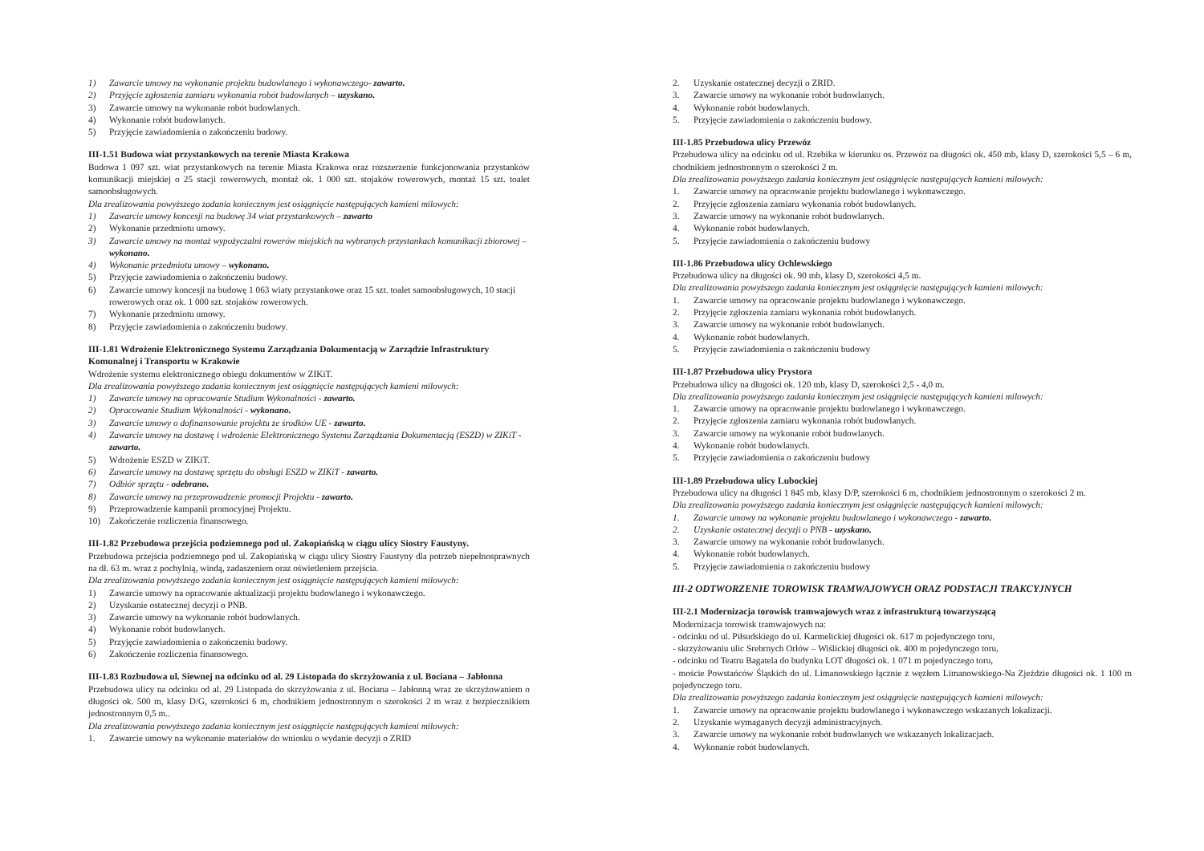1) Zawarcie umowy na wykonanie projektu budowlanego i wykonawczego- zawarto.
2) Przyjęcie zgłoszenia zamiaru wykonania robót budowlanych – uzyskano.
3) Zawarcie umowy na wykonanie robót budowlanych.
4) Wykonanie robót budowlanych.
5) Przyjęcie zawiadomienia o zakończeniu budowy.
III-1.51 Budowa wiat przystankowych na terenie Miasta Krakowa
Budowa 1 097 szt. wiat przystankowych na terenie Miasta Krakowa oraz rozszerzenie funkcjonowania przystanków komunikacji miejskiej o 25 stacji rowerowych, montaż ok. 1 000 szt. stojaków rowerowych, montaż 15 szt. toalet samoobsługowych.
Dla zrealizowania powyższego zadania koniecznym jest osiągnięcie następujących kamieni milowych:
1) Zawarcie umowy koncesji na budowę 34 wiat przystankowych – zawarto
2) Wykonanie przedmiotu umowy.
3) Zawarcie umowy na montaż wypożyczalni rowerów miejskich na wybranych przystankach komunikacji zbiorowej – wykonano.
4) Wykonanie przedmiotu umowy – wykonano.
5) Przyjęcie zawiadomienia o zakończeniu budowy.
6) Zawarcie umowy koncesji na budowę 1 063 wiaty przystankowe oraz 15 szt. toalet samoobsługowych, 10 stacji rowerowych oraz ok. 1 000 szt. stojaków rowerowych.
7) Wykonanie przedmiotu umowy.
8) Przyjęcie zawiadomienia o zakończeniu budowy.
III-1.81 Wdrożenie Elektronicznego Systemu Zarządzania Dokumentacją w Zarządzie Infrastruktury Komunalnej i Transportu w Krakowie
Wdrożenie systemu elektronicznego obiegu dokumentów w ZIKiT.
Dla zrealizowania powyższego zadania koniecznym jest osiągnięcie następujących kamieni milowych:
1) Zawarcie umowy na opracowanie Studium Wykonalności - zawarto.
2) Opracowanie Studium Wykonalności - wykonano.
3) Zawarcie umowy o dofinansowanie projektu ze środków UE - zawarto.
4) Zawarcie umowy na dostawę i wdrożenie Elektronicznego Systemu Zarządzania Dokumentacją (ESZD) w ZIKiT - zawarto.
5) Wdrożenie ESZD w ZIKiT.
6) Zawarcie umowy na dostawę sprzętu do obsługi ESZD w ZIKiT - zawarto.
7) Odbiór sprzętu - odebrano.
8) Zawarcie umowy na przeprowadzenie promocji Projektu - zawarto.
9) Przeprowadzenie kampanii promocyjnej Projektu.
10) Zakończenie rozliczenia finansowego.
III-1.82 Przebudowa przejścia podziemnego pod ul. Zakopiańską w ciągu ulicy Siostry Faustyny.
Przebudowa przejścia podziemnego pod ul. Zakopiańską w ciągu ulicy Siostry Faustyny dla potrzeb niepełnosprawnych na dł. 63 m. wraz z pochylnią, windą, zadaszeniem oraz oświetleniem przejścia.
Dla zrealizowania powyższego zadania koniecznym jest osiągnięcie następujących kamieni milowych:
1) Zawarcie umowy na opracowanie aktualizacji projektu budowlanego i wykonawczego.
2) Uzyskanie ostatecznej decyzji o PNB.
3) Zawarcie umowy na wykonanie robót budowlanych.
4) Wykonanie robót budowlanych.
5) Przyjęcie zawiadomienia o zakończeniu budowy.
6) Zakończenie rozliczenia finansowego.
III-1.83 Rozbudowa ul. Siewnej na odcinku od al. 29 Listopada do skrzyżowania z ul. Bociana – Jabłonna
Przebudowa ulicy na odcinku od al. 29 Listopada do skrzyżowania z ul. Bociana – Jabłonną wraz ze skrzyżowaniem o długości ok. 500 m, klasy D/G, szerokości 6 m, chodnikiem jednostronnym o szerokości 2 m wraz z bezpiecznikiem jednostronnym 0,5 m..
Dla zrealizowania powyższego zadania koniecznym jest osiągnięcie następujących kamieni milowych:
1. Zawarcie umowy na wykonanie materiałów do wniosku o wydanie decyzji o ZRID
2. Uzyskanie ostatecznej decyzji o ZRID.
3. Zawarcie umowy na wykonanie robót budowlanych.
4. Wykonanie robót budowlanych.
5. Przyjęcie zawiadomienia o zakończeniu budowy.
III-1.85 Przebudowa ulicy Przewóz
Przebudowa ulicy na odcinku od ul. Rzebika w kierunku os. Przewóz na długości ok. 450 mb, klasy D, szerokości 5,5 – 6 m, chodnikiem jednostronnym o szerokości 2 m.
Dla zrealizowania powyższego zadania koniecznym jest osiągnięcie następujących kamieni milowych:
1. Zawarcie umowy na opracowanie projektu budowlanego i wykonawczego.
2. Przyjęcie zgłoszenia zamiaru wykonania robót budowlanych.
3. Zawarcie umowy na wykonanie robót budowlanych.
4. Wykonanie robót budowlanych.
5. Przyjęcie zawiadomienia o zakończeniu budowy
III-1.86 Przebudowa ulicy Ochlewskiego
Przebudowa ulicy na długości ok. 90 mb, klasy D, szerokości 4,5 m.
Dla zrealizowania powyższego zadania koniecznym jest osiągnięcie następujących kamieni milowych:
1. Zawarcie umowy na opracowanie projektu budowlanego i wykonawczego.
2. Przyjęcie zgłoszenia zamiaru wykonania robót budowlanych.
3. Zawarcie umowy na wykonanie robót budowlanych.
4. Wykonanie robót budowlanych.
5. Przyjęcie zawiadomienia o zakończeniu budowy
III-1.87 Przebudowa ulicy Prystora
Przebudowa ulicy na długości ok. 120 mb, klasy D, szerokości 2,5 - 4,0 m.
Dla zrealizowania powyższego zadania koniecznym jest osiągnięcie następujących kamieni milowych:
1. Zawarcie umowy na opracowanie projektu budowlanego i wykonawczego.
2. Przyjęcie zgłoszenia zamiaru wykonania robót budowlanych.
3. Zawarcie umowy na wykonanie robót budowlanych.
4. Wykonanie robót budowlanych.
5. Przyjęcie zawiadomienia o zakończeniu budowy
III-1.89 Przebudowa ulicy Lubockiej
Przebudowa ulicy na długości 1 845 mb, klasy D/P, szerokości 6 m, chodnikiem jednostronnym o szerokości 2 m.
Dla zrealizowania powyższego zadania koniecznym jest osiągnięcie następujących kamieni milowych:
1. Zawarcie umowy na wykonanie projektu budowlanego i wykonawczego - zawarto.
2. Uzyskanie ostatecznej decyzji o PNB - uzyskano.
3. Zawarcie umowy na wykonanie robót budowlanych.
4. Wykonanie robót budowlanych.
5. Przyjęcie zawiadomienia o zakończeniu budowy
III-2 ODTWORZENIE TOROWISK TRAMWAJOWYCH ORAZ PODSTACJI TRAKCYJNYCH
III-2.1 Modernizacja torowisk tramwajowych wraz z infrastrukturą towarzyszącą
Modernizacja torowisk tramwajowych na:
- odcinku od ul. Piłsudskiego do ul. Karmelickiej długości ok. 617 m pojedynczego toru,
- skrzyżowaniu ulic Srebrnych Orłów – Wiślickiej długości ok. 400 m pojedynczego toru,
- odcinku od Teatru Bagatela do budynku LOT długości ok. 1 071 m pojedynczego toru,
- moście Powstańców Śląskich do ul. Limanowskiego łącznie z węzłem Limanowskiego-Na Zjeździe długości ok. 1 100 m pojedynczego toru.
Dla zrealizowania powyższego zadania koniecznym jest osiągnięcie następujących kamieni milowych:
1. Zawarcie umowy na opracowanie projektu budowlanego i wykonawczego wskazanych lokalizacji.
2. Uzyskanie wymaganych decyzji administracyjnych.
3. Zawarcie umowy na wykonanie robót budowlanych we wskazanych lokalizacjach.
4. Wykonanie robót budowlanych.